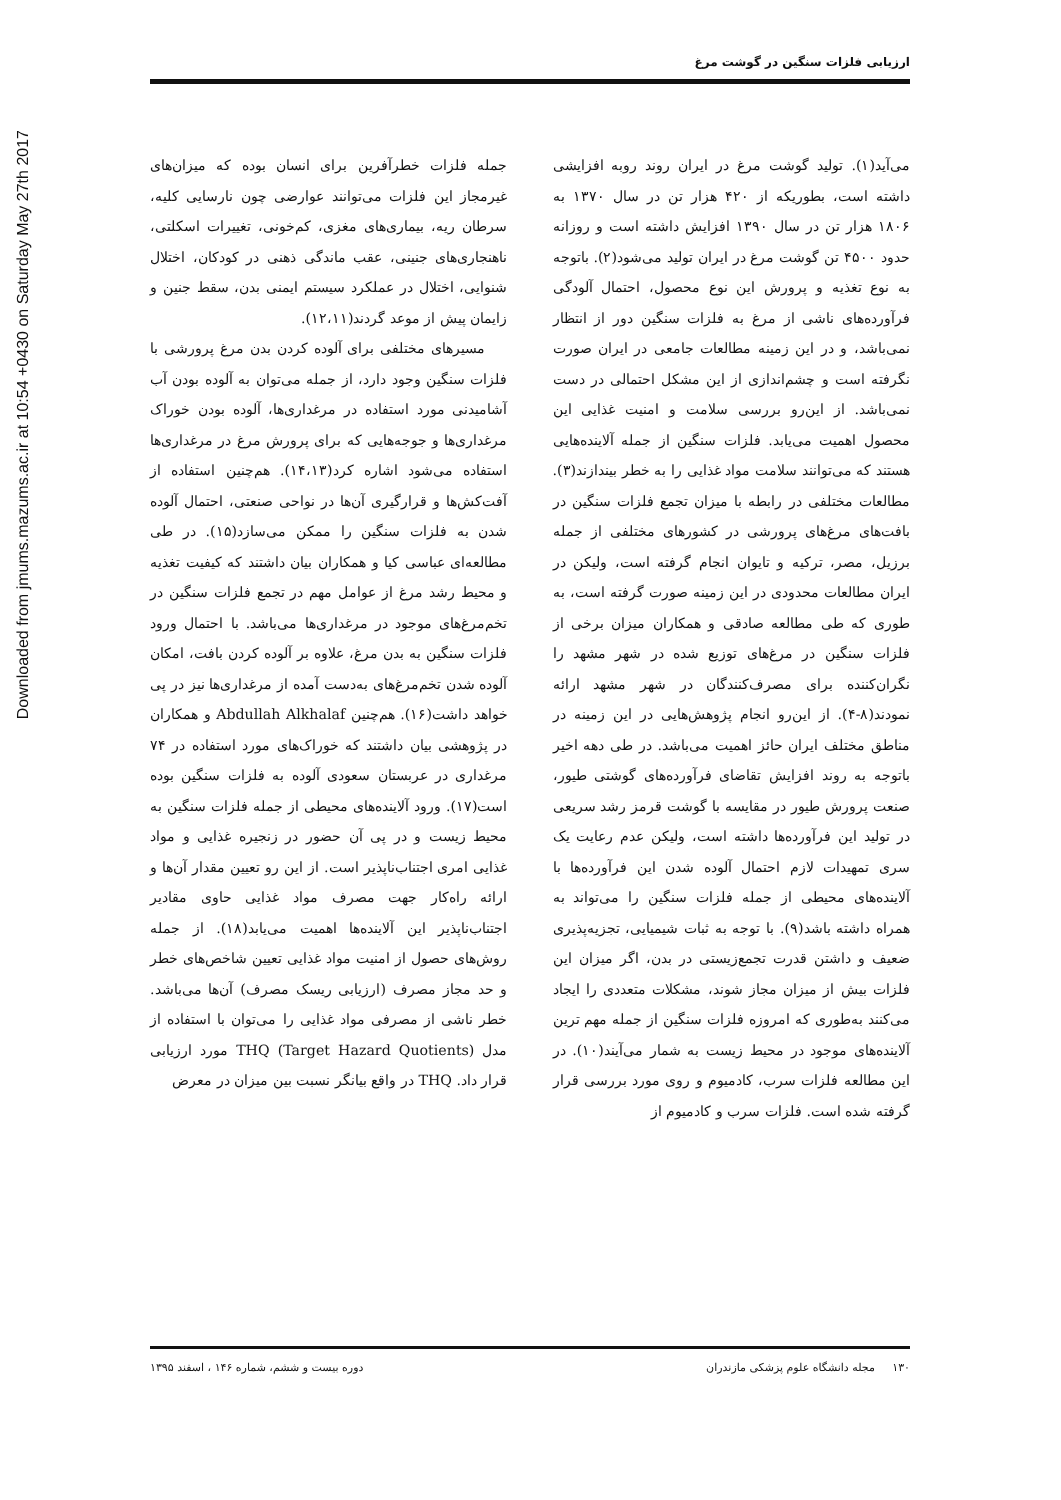Downloaded from jmums.mazums.ac.ir at 10:54 +0430 on Saturday May 27th 2017
ارزیابی فلزات سنگین در گوشت مرغ
می‌آید(۱). تولید گوشت مرغ در ایران روند روبه افزایشی داشته است، بطوریکه از ۴۲۰ هزار تن در سال ۱۳۷۰ به ۱۸۰۶ هزار تن در سال ۱۳۹۰ افزایش داشته است و روزانه حدود ۴۵۰۰ تن گوشت مرغ در ایران تولید می‌شود(۲). باتوجه به نوع تغذیه و پرورش این نوع محصول، احتمال آلودگی فرآورده‌های ناشی از مرغ به فلزات سنگین دور از انتظار نمی‌باشد، و در این زمینه مطالعات جامعی در ایران صورت نگرفته است و چشم‌اندازی از این مشکل احتمالی در دست نمی‌باشد. از این‌رو بررسی سلامت و امنیت غذایی این محصول اهمیت می‌یابد. فلزات سنگین از جمله آلاینده‌هایی هستند که می‌توانند سلامت مواد غذایی را به خطر بیندازند(۳). مطالعات مختلفی در رابطه با میزان تجمع فلزات سنگین در بافت‌های مرغ‌های پرورشی در کشورهای مختلفی از جمله برزیل، مصر، ترکیه و تایوان انجام گرفته است، ولیکن در ایران مطالعات محدودی در این زمینه صورت گرفته است، به طوری که طی مطالعه صادقی و همکاران میزان برخی از فلزات سنگین در مرغ‌های توزیع شده در شهر مشهد را نگران‌کننده برای مصرف‌کنندگان در شهر مشهد ارائه نمودند(۸-۴). از این‌رو انجام پژوهش‌هایی در این زمینه در مناطق مختلف ایران حائز اهمیت می‌باشد. در طی دهه اخیر باتوجه به روند افزایش تقاضای فرآورده‌های گوشتی طیور، صنعت پرورش طیور در مقایسه با گوشت قرمز رشد سریعی در تولید این فرآورده‌ها داشته است، ولیکن عدم رعایت یک سری تمهیدات لازم احتمال آلوده شدن این فرآورده‌ها با آلاینده‌های محیطی از جمله فلزات سنگین را می‌تواند به همراه داشته باشد(۹). با توجه به ثبات شیمیایی، تجزیه‌پذیری ضعیف و داشتن قدرت تجمع‌زیستی در بدن، اگر میزان این فلزات بیش از میزان مجاز شوند، مشکلات متعددی را ایجاد می‌کنند به‌طوری که امروزه فلزات سنگین از جمله مهم ترین آلاینده‌های موجود در محیط زیست به شمار می‌آیند(۱۰). در این مطالعه فلزات سرب، کادمیوم و روی مورد بررسی قرار گرفته شده است. فلزات سرب و کادمیوم از
جمله فلزات خطرآفرین برای انسان بوده که میزان‌های غیرمجاز این فلزات می‌توانند عوارضی چون نارسایی کلیه، سرطان ریه، بیماری‌های مغزی، کم‌خونی، تغییرات اسکلتی، ناهنجاری‌های جنینی، عقب ماندگی ذهنی در کودکان، اختلال شنوایی، اختلال در عملکرد سیستم ایمنی بدن، سقط جنین و زایمان پیش از موعد گردند(۱۲،۱۱).
مسیرهای مختلفی برای آلوده کردن بدن مرغ پرورشی با فلزات سنگین وجود دارد، از جمله می‌توان به آلوده بودن آب آشامیدنی مورد استفاده در مرغداری‌ها، آلوده بودن خوراک مرغداری‌ها و جوجه‌هایی که برای پرورش مرغ در مرغداری‌ها استفاده می‌شود اشاره کرد(۱۴،۱۳). هم‌چنین استفاده از آفت‌کش‌ها و قرارگیری آن‌ها در نواحی صنعتی، احتمال آلوده شدن به فلزات سنگین را ممکن می‌سازد(۱۵). در طی مطالعه‌ای عباسی کیا و همکاران بیان داشتند که کیفیت تغذیه و محیط رشد مرغ از عوامل مهم در تجمع فلزات سنگین در تخم‌مرغ‌های موجود در مرغداری‌ها می‌باشد. با احتمال ورود فلزات سنگین به بدن مرغ، علاوه بر آلوده کردن بافت، امکان آلوده شدن تخم‌مرغ‌های به‌دست آمده از مرغداری‌ها نیز در پی خواهد داشت(۱۶). هم‌چنین Abdullah Alkhalaf و همکاران در پژوهشی بیان داشتند که خوراک‌های مورد استفاده در ۷۴ مرغداری در عربستان سعودی آلوده به فلزات سنگین بوده است(۱۷). ورود آلاینده‌های محیطی از جمله فلزات سنگین به محیط زیست و در پی آن حضور در زنجیره غذایی و مواد غذایی امری اجتناب‌ناپذیر است. از این رو تعیین مقدار آن‌ها و ارائه راه‌کار جهت مصرف مواد غذایی حاوی مقادیر اجتناب‌ناپذیر این آلاینده‌ها اهمیت می‌یابد(۱۸). از جمله روش‌های حصول از امنیت مواد غذایی تعیین شاخص‌های خطر و حد مجاز مصرف (ارزیابی ریسک مصرف) آن‌ها می‌باشد. خطر ناشی از مصرفی مواد غذایی را می‌توان با استفاده از مدل THQ (Target Hazard Quotients) مورد ارزیابی قرار داد. THQ در واقع بیانگر نسبت بین میزان در معرض
۱۳۰ مجله دانشگاه علوم پزشکی مازندران دوره بیست و ششم، شماره ۱۴۶ ، اسفند ۱۳۹۵